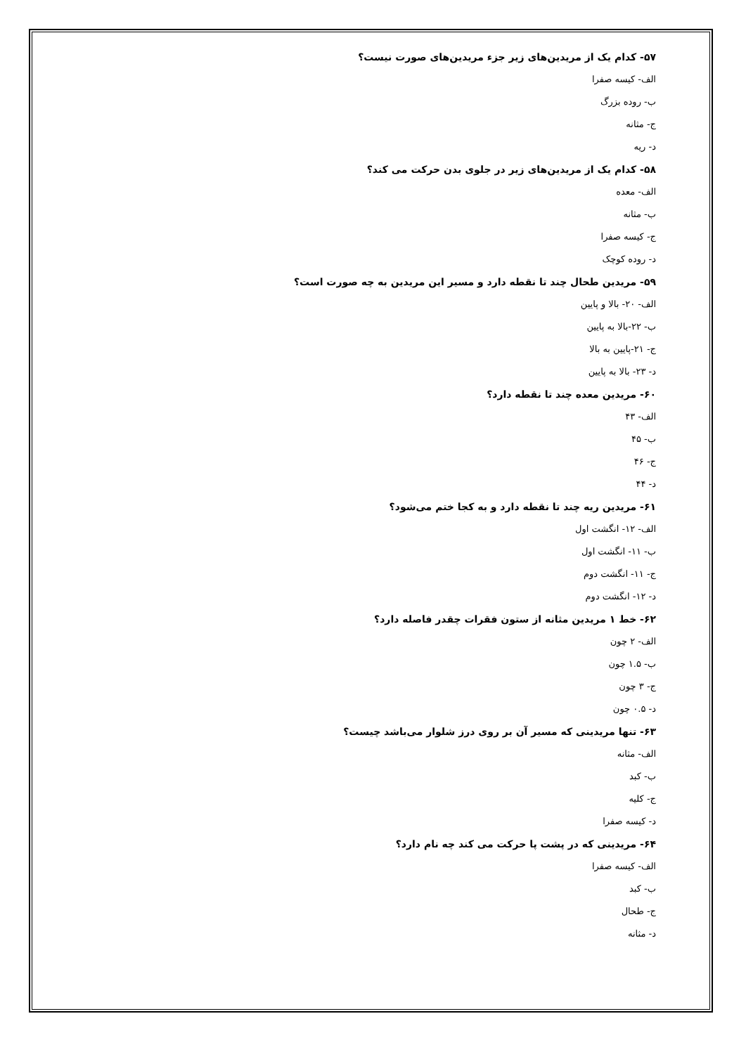۵۷- کدام یک از مریدین‌های زیر جزء مریدین‌های صورت نیست؟
الف- کیسه صفرا
ب- روده بزرگ
ج- مثانه
د- ریه
۵۸- کدام یک از مریدین‌های زیر در جلوی بدن حرکت می کند؟
الف- معده
ب- مثانه
ج- کیسه صفرا
د- روده کوچک
۵۹- مریدین طحال چند تا نقطه دارد و مسیر این مریدین به چه صورت است؟
الف- ۲۰- بالا و پایین
ب- ۲۲-بالا به پایین
ج- ۲۱-پایین به بالا
د- ۲۳- بالا به پایین
۶۰- مریدین معده چند تا نقطه دارد؟
الف- ۴۳
ب- ۴۵
ج- ۴۶
د- ۴۴
۶۱- مریدین ریه چند تا نقطه دارد و به کجا ختم می‌شود؟
الف- ۱۲- انگشت اول
ب- ۱۱- انگشت اول
ج- ۱۱- انگشت دوم
د- ۱۲- انگشت دوم
۶۲- خط ۱ مریدین مثانه از ستون فقرات چقدر فاصله دارد؟
الف- ۲ چون
ب- ۱.۵ چون
ج- ۳ چون
د- ۰.۵ چون
۶۳- تنها مریدینی که مسیر آن بر روی درز شلوار می‌باشد چیست؟
الف- مثانه
ب- کبد
ج- کلیه
د- کیسه صفرا
۶۴- مریدینی که در پشت پا حرکت می کند چه نام دارد؟
الف- کیسه صفرا
ب- کبد
ج- طحال
د- مثانه